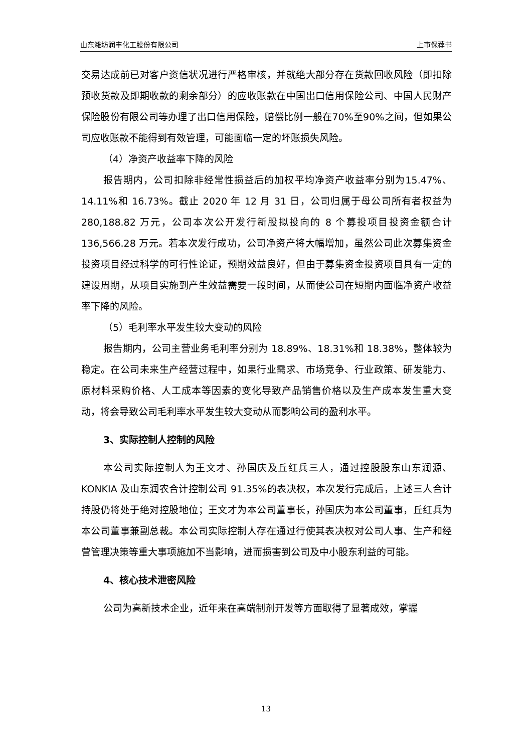山东潍坊润丰化工股份有限公司 上市保荐书
交易达成前已对客户资信状况进行严格审核，并就绝大部分存在货款回收风险（即扣除预收货款及即期收款的剩余部分）的应收账款在中国出口信用保险公司、中国人民财产保险股份有限公司等办理了出口信用保险，赔偿比例一般在70%至90%之间，但如果公司应收账款不能得到有效管理，可能面临一定的坏账损失风险。
（4）净资产收益率下降的风险
报告期内，公司扣除非经常性损益后的加权平均净资产收益率分别为15.47%、14.11%和 16.73%。截止 2020 年 12 月 31 日，公司归属于母公司所有者权益为 280,188.82 万元，公司本次公开发行新股拟投向的 8 个募投项目投资金额合计 136,566.28 万元。若本次发行成功，公司净资产将大幅增加，虽然公司此次募集资金投资项目经过科学的可行性论证，预期效益良好，但由于募集资金投资项目具有一定的建设周期，从项目实施到产生效益需要一段时间，从而使公司在短期内面临净资产收益率下降的风险。
（5）毛利率水平发生较大变动的风险
报告期内，公司主营业务毛利率分别为 18.89%、18.31%和 18.38%，整体较为稳定。在公司未来生产经营过程中，如果行业需求、市场竞争、行业政策、研发能力、原材料采购价格、人工成本等因素的变化导致产品销售价格以及生产成本发生重大变动，将会导致公司毛利率水平发生较大变动从而影响公司的盈利水平。
3、实际控制人控制的风险
本公司实际控制人为王文才、孙国庆及丘红兵三人，通过控股股东山东润源、KONKIA 及山东润农合计控制公司 91.35%的表决权，本次发行完成后，上述三人合计持股仍将处于绝对控股地位；王文才为本公司董事长，孙国庆为本公司董事，丘红兵为本公司董事兼副总裁。本公司实际控制人存在通过行使其表决权对公司人事、生产和经营管理决策等重大事项施加不当影响，进而损害到公司及中小股东利益的可能。
4、核心技术泄密风险
公司为高新技术企业，近年来在高端制剂开发等方面取得了显著成效，掌握
13